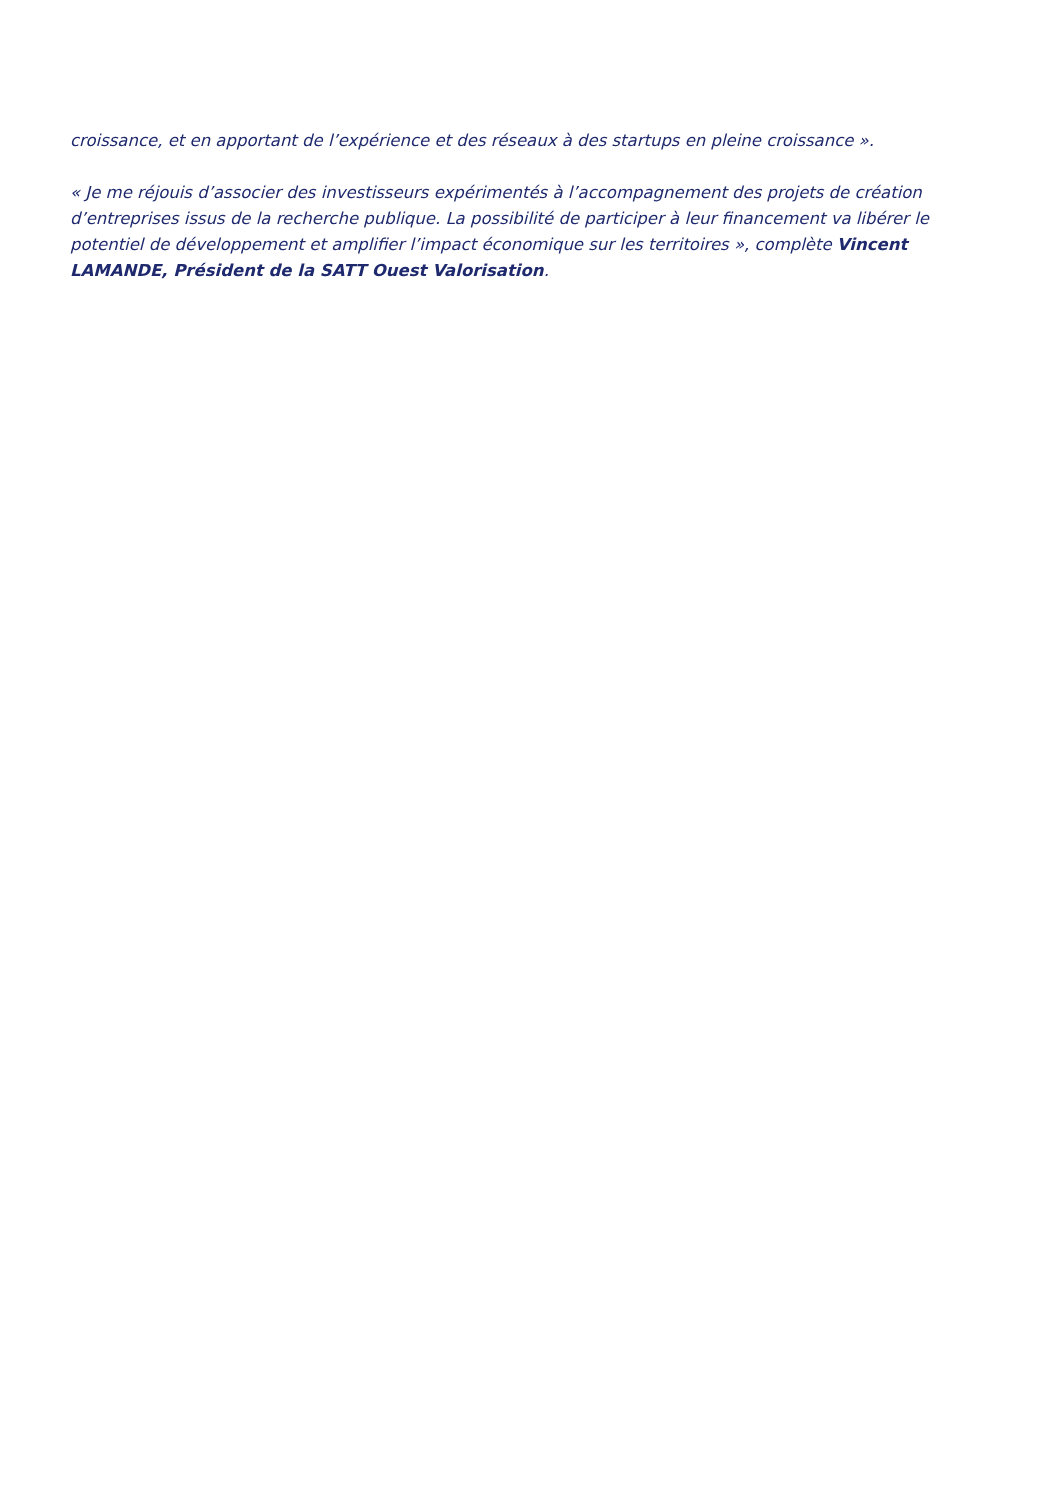croissance, et en apportant de l’expérience et des réseaux à des startups en pleine croissance ».
« Je me réjouis d’associer des investisseurs expérimentés à l’accompagnement des projets de création d’entreprises issus de la recherche publique. La possibilité de participer à leur financement va libérer le potentiel de développement et amplifier l’impact économique sur les territoires », complète Vincent LAMANDE, Président de la SATT Ouest Valorisation.